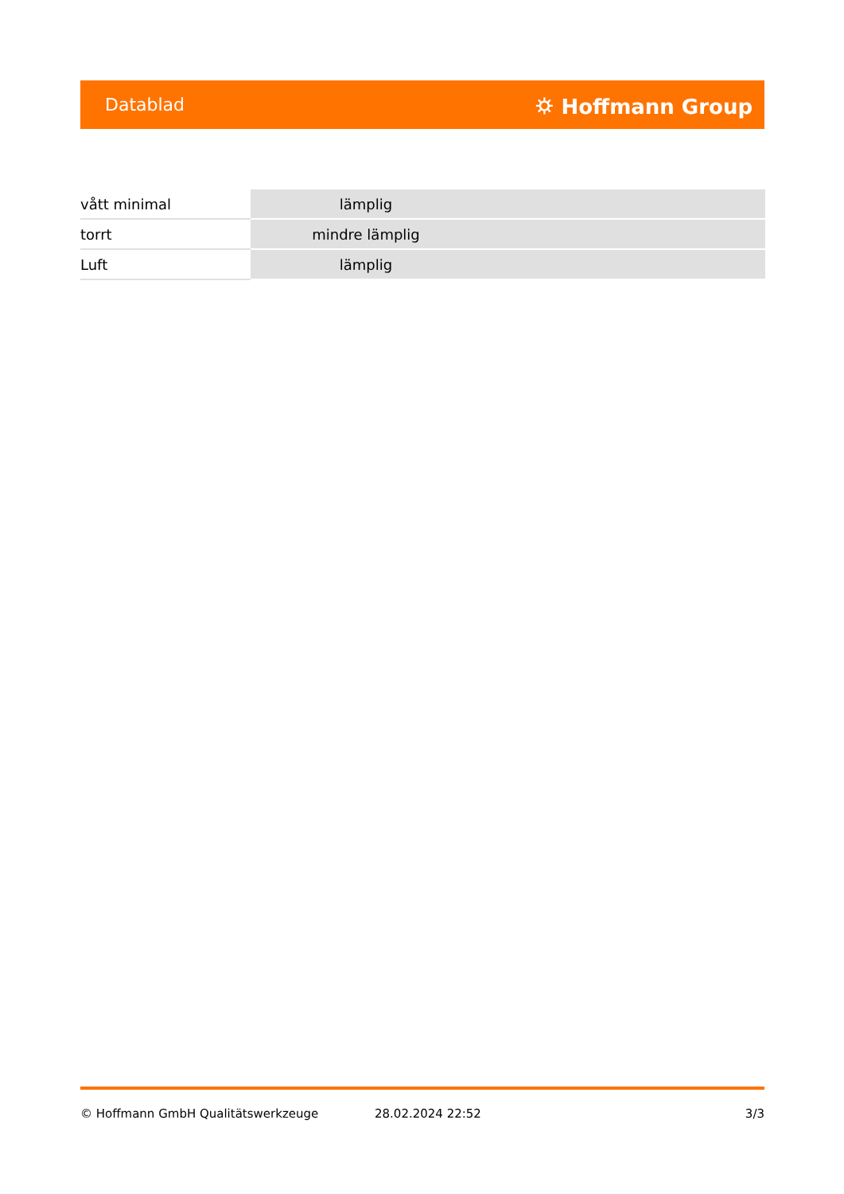Datablad ⛭ Hoffmann Group
| vått minimal | lämplig |
| torrt | mindre lämplig |
| Luft | lämplig |
© Hoffmann GmbH Qualitätswerkzeuge 28.02.2024 22:52 3/3